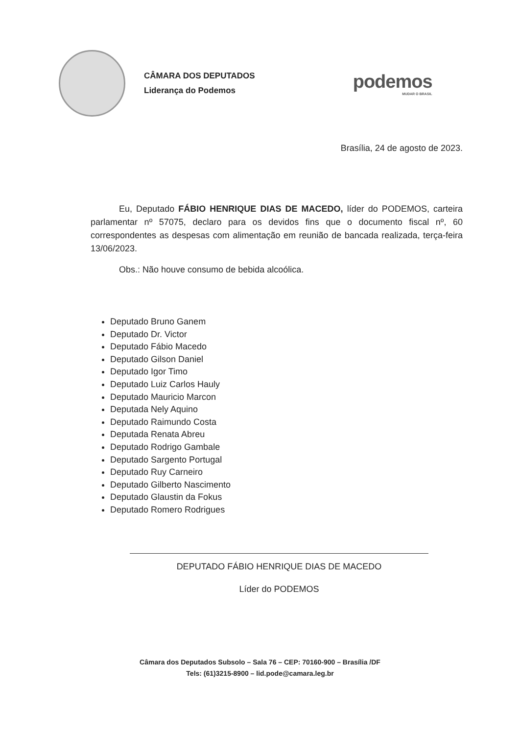CÂMARA DOS DEPUTADOS
Liderança do Podemos
podemos
MUDAR O BRASIL
Brasília, 24 de agosto de 2023.
Eu, Deputado FÁBIO HENRIQUE DIAS DE MACEDO, líder do PODEMOS, carteira parlamentar nº 57075, declaro para os devidos fins que o documento fiscal nº, 60 correspondentes as despesas com alimentação em reunião de bancada realizada, terça-feira 13/06/2023.
Obs.: Não houve consumo de bebida alcoólica.
Deputado Bruno Ganem
Deputado Dr. Victor
Deputado Fábio Macedo
Deputado Gilson Daniel
Deputado Igor Timo
Deputado Luiz Carlos Hauly
Deputado Mauricio Marcon
Deputada Nely Aquino
Deputado Raimundo Costa
Deputada Renata Abreu
Deputado Rodrigo Gambale
Deputado Sargento Portugal
Deputado Ruy Carneiro
Deputado Gilberto Nascimento
Deputado Glaustin da Fokus
Deputado Romero Rodrigues
DEPUTADO FÁBIO HENRIQUE DIAS DE MACEDO
Líder do PODEMOS
Câmara dos Deputados Subsolo – Sala 76 – CEP: 70160-900 – Brasília /DF
Tels: (61)3215-8900 – lid.pode@camara.leg.br